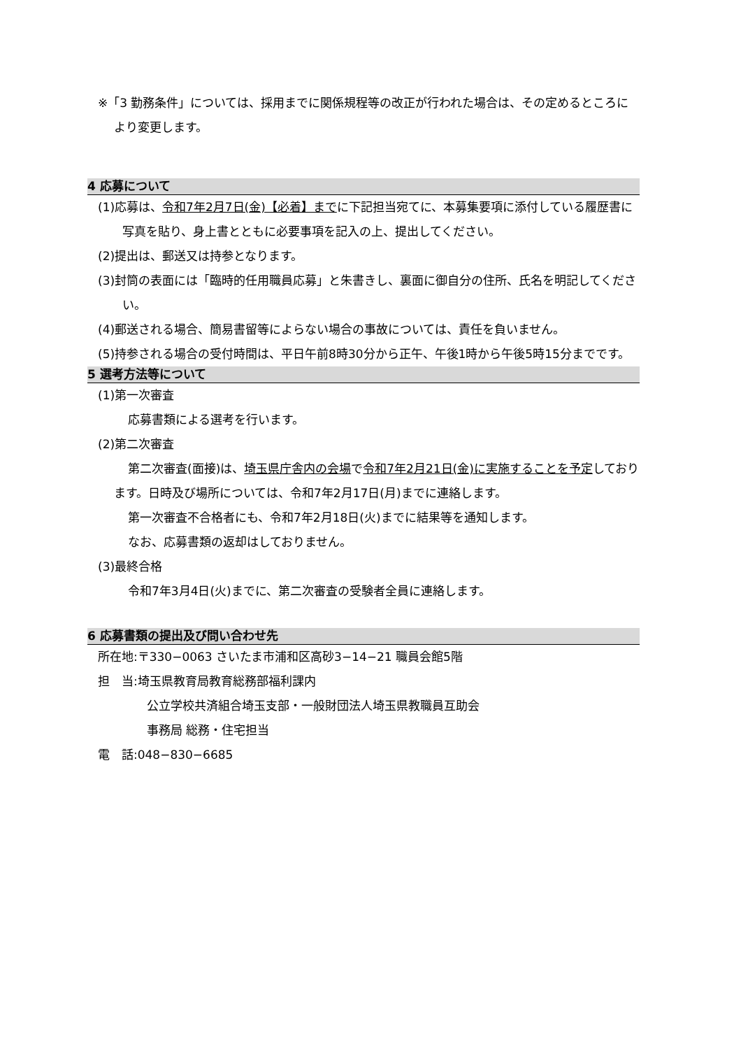※「3 勤務条件」については、採用までに関係規程等の改正が行われた場合は、その定めるところにより変更します。
4 応募について
(1)応募は、令和7年2月7日(金)【必着】までに下記担当宛てに、本募集要項に添付している履歴書に写真を貼り、身上書とともに必要事項を記入の上、提出してください。
(2)提出は、郵送又は持参となります。
(3)封筒の表面には「臨時的任用職員応募」と朱書きし、裏面に御自分の住所、氏名を明記してください。
(4)郵送される場合、簡易書留等によらない場合の事故については、責任を負いません。
(5)持参される場合の受付時間は、平日午前8時30分から正午、午後1時から午後5時15分までです。
5 選考方法等について
(1)第一次審査
応募書類による選考を行います。
(2)第二次審査
第二次審査(面接)は、埼玉県庁舎内の会場で令和7年2月21日(金)に実施することを予定しております。日時及び場所については、令和7年2月17日(月)までに連絡します。
第一次審査不合格者にも、令和7年2月18日(火)までに結果等を通知します。
なお、応募書類の返却はしておりません。
(3)最終合格
令和7年3月4日(火)までに、第二次審査の受験者全員に連絡します。
6 応募書類の提出及び問い合わせ先
所在地:〒330−0063 さいたま市浦和区高砂3−14−21 職員会館5階
担　当:埼玉県教育局教育総務部福利課内
公立学校共済組合埼玉支部・一般財団法人埼玉県教職員互助会
事務局 総務・住宅担当
電　話:048−830−6685